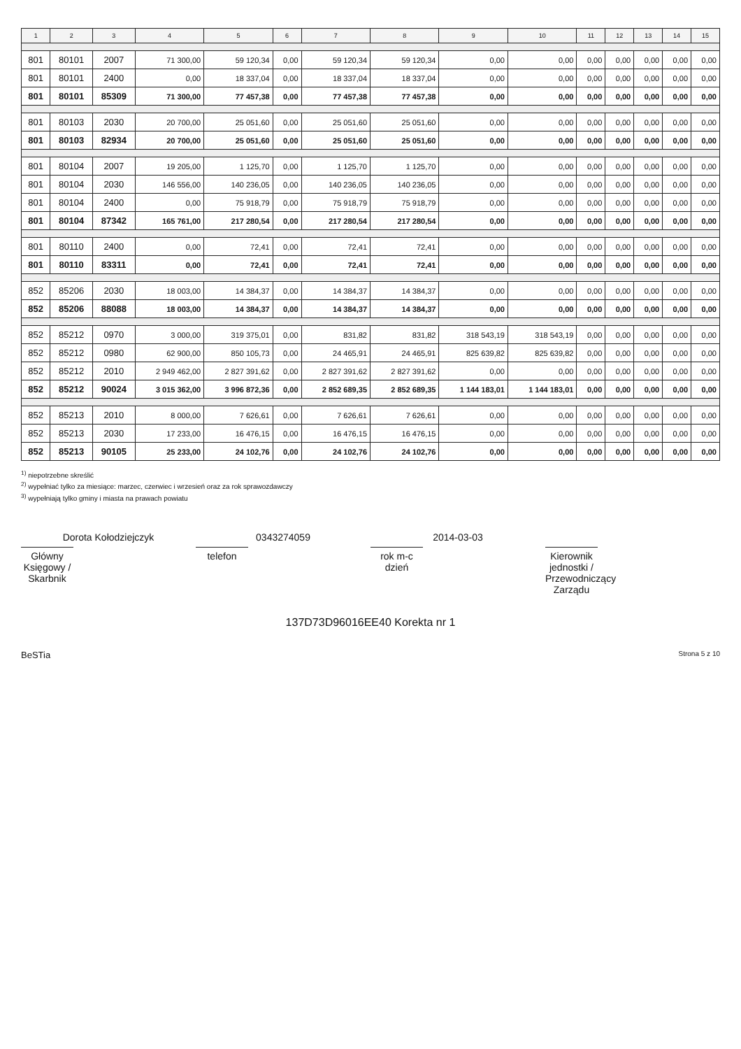| 1 | 2 | 3 | 4 | 5 | 6 | 7 | 8 | 9 | 10 | 11 | 12 | 13 | 14 | 15 |
| --- | --- | --- | --- | --- | --- | --- | --- | --- | --- | --- | --- | --- | --- | --- |
| 801 | 80101 | 2007 | 71 300,00 | 59 120,34 | 0,00 | 59 120,34 | 59 120,34 | 0,00 | 0,00 | 0,00 | 0,00 | 0,00 | 0,00 | 0,00 |
| 801 | 80101 | 2400 | 0,00 | 18 337,04 | 0,00 | 18 337,04 | 18 337,04 | 0,00 | 0,00 | 0,00 | 0,00 | 0,00 | 0,00 | 0,00 |
| 801 | 80101 | 85309 | 71 300,00 | 77 457,38 | 0,00 | 77 457,38 | 77 457,38 | 0,00 | 0,00 | 0,00 | 0,00 | 0,00 | 0,00 | 0,00 |
| 801 | 80103 | 2030 | 20 700,00 | 25 051,60 | 0,00 | 25 051,60 | 25 051,60 | 0,00 | 0,00 | 0,00 | 0,00 | 0,00 | 0,00 | 0,00 |
| 801 | 80103 | 82934 | 20 700,00 | 25 051,60 | 0,00 | 25 051,60 | 25 051,60 | 0,00 | 0,00 | 0,00 | 0,00 | 0,00 | 0,00 | 0,00 |
| 801 | 80104 | 2007 | 19 205,00 | 1 125,70 | 0,00 | 1 125,70 | 1 125,70 | 0,00 | 0,00 | 0,00 | 0,00 | 0,00 | 0,00 | 0,00 |
| 801 | 80104 | 2030 | 146 556,00 | 140 236,05 | 0,00 | 140 236,05 | 140 236,05 | 0,00 | 0,00 | 0,00 | 0,00 | 0,00 | 0,00 | 0,00 |
| 801 | 80104 | 2400 | 0,00 | 75 918,79 | 0,00 | 75 918,79 | 75 918,79 | 0,00 | 0,00 | 0,00 | 0,00 | 0,00 | 0,00 | 0,00 |
| 801 | 80104 | 87342 | 165 761,00 | 217 280,54 | 0,00 | 217 280,54 | 217 280,54 | 0,00 | 0,00 | 0,00 | 0,00 | 0,00 | 0,00 | 0,00 |
| 801 | 80110 | 2400 | 0,00 | 72,41 | 0,00 | 72,41 | 72,41 | 0,00 | 0,00 | 0,00 | 0,00 | 0,00 | 0,00 | 0,00 |
| 801 | 80110 | 83311 | 0,00 | 72,41 | 0,00 | 72,41 | 72,41 | 0,00 | 0,00 | 0,00 | 0,00 | 0,00 | 0,00 | 0,00 |
| 852 | 85206 | 2030 | 18 003,00 | 14 384,37 | 0,00 | 14 384,37 | 14 384,37 | 0,00 | 0,00 | 0,00 | 0,00 | 0,00 | 0,00 | 0,00 |
| 852 | 85206 | 88088 | 18 003,00 | 14 384,37 | 0,00 | 14 384,37 | 14 384,37 | 0,00 | 0,00 | 0,00 | 0,00 | 0,00 | 0,00 | 0,00 |
| 852 | 85212 | 0970 | 3 000,00 | 319 375,01 | 0,00 | 831,82 | 831,82 | 318 543,19 | 318 543,19 | 0,00 | 0,00 | 0,00 | 0,00 | 0,00 |
| 852 | 85212 | 0980 | 62 900,00 | 850 105,73 | 0,00 | 24 465,91 | 24 465,91 | 825 639,82 | 825 639,82 | 0,00 | 0,00 | 0,00 | 0,00 | 0,00 |
| 852 | 85212 | 2010 | 2 949 462,00 | 2 827 391,62 | 0,00 | 2 827 391,62 | 2 827 391,62 | 0,00 | 0,00 | 0,00 | 0,00 | 0,00 | 0,00 | 0,00 |
| 852 | 85212 | 90024 | 3 015 362,00 | 3 996 872,36 | 0,00 | 2 852 689,35 | 2 852 689,35 | 1 144 183,01 | 1 144 183,01 | 0,00 | 0,00 | 0,00 | 0,00 | 0,00 |
| 852 | 85213 | 2010 | 8 000,00 | 7 626,61 | 0,00 | 7 626,61 | 7 626,61 | 0,00 | 0,00 | 0,00 | 0,00 | 0,00 | 0,00 | 0,00 |
| 852 | 85213 | 2030 | 17 233,00 | 16 476,15 | 0,00 | 16 476,15 | 16 476,15 | 0,00 | 0,00 | 0,00 | 0,00 | 0,00 | 0,00 | 0,00 |
| 852 | 85213 | 90105 | 25 233,00 | 24 102,76 | 0,00 | 24 102,76 | 24 102,76 | 0,00 | 0,00 | 0,00 | 0,00 | 0,00 | 0,00 | 0,00 |
<sup>1)</sup> niepotrzebne skreślić
<sup>2)</sup> wypełniać tylko za miesiące: marzec, czerwiec i wrzesień oraz za rok sprawozdawczy
<sup>3)</sup> wypełniają tylko gminy i miasta na prawach powiatu
Dorota Kołodziejczyk
Główny Księgowy / Skarbnik
0343274059
telefon
2014-03-03
rok m-c dzień
Kierownik jednostki / Przewodniczący Zarządu
137D73D96016EE40 Korekta nr 1
BeSTia Strona 5 z 10